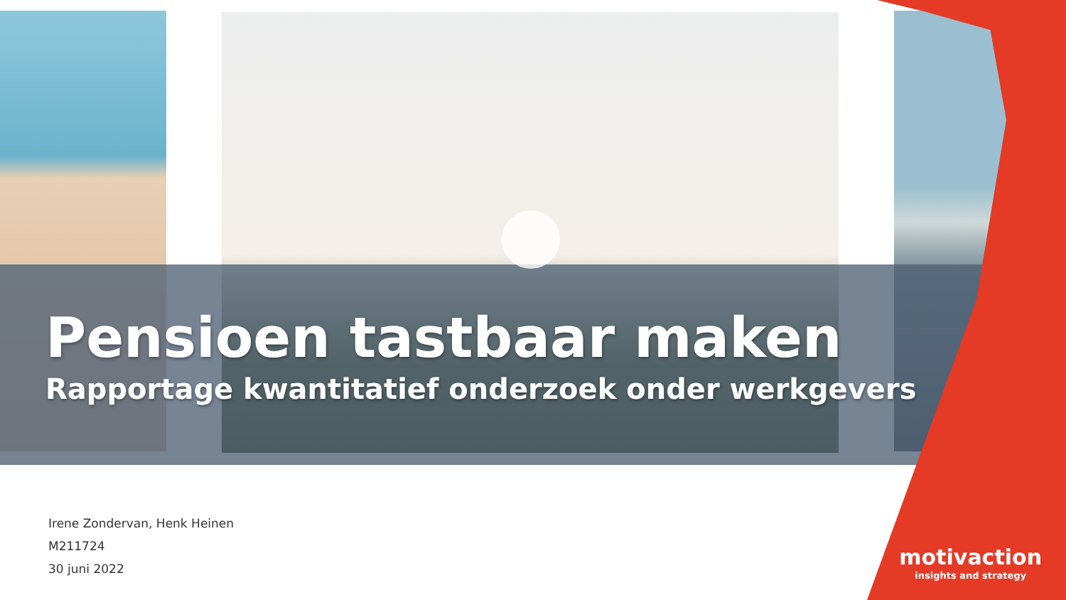Pensioen tastbaar maken
Rapportage kwantitatief onderzoek onder werkgevers
Irene Zondervan, Henk Heinen
M211724
30 juni 2022
motivaction
insights and strategy